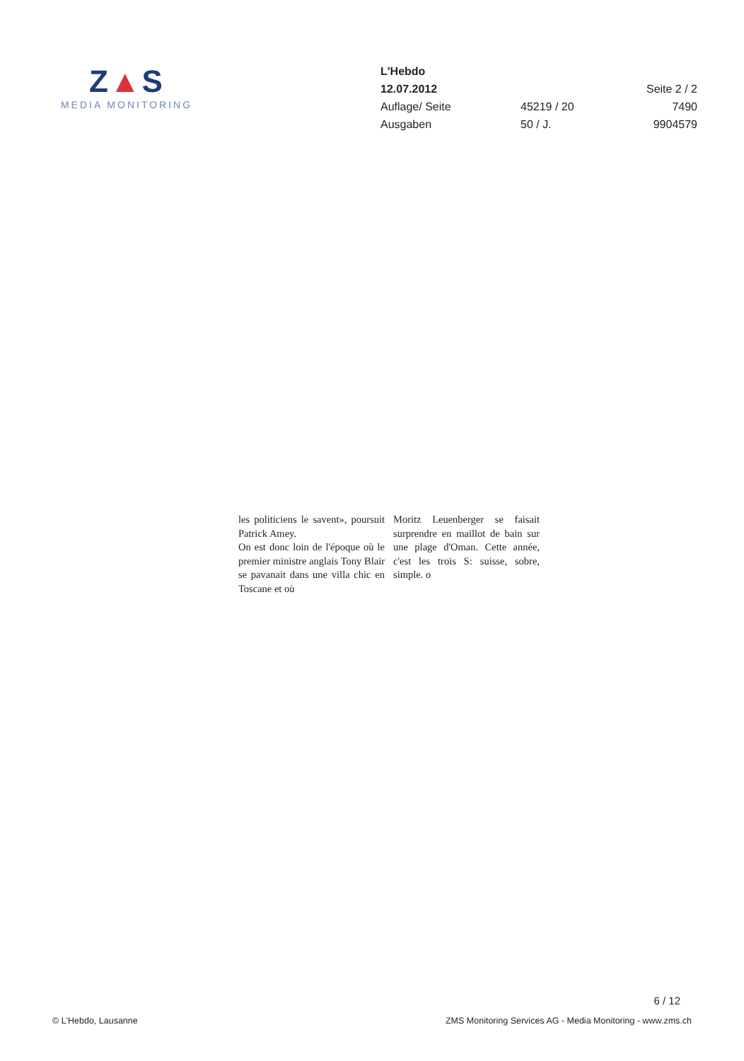Z▲S
MEDIA MONITORING
| L'Hebdo | | |
| 12.07.2012 | | Seite 2 / 2 |
| Auflage/ Seite | 45219 / 20 | 7490 |
| Ausgaben | 50 / J. | 9904579 |
les politiciens le savent», poursuit Patrick Amey.
On est donc loin de l'époque où le premier ministre anglais Tony Blair se pavanait dans une villa chic en Toscane et où
Moritz Leuenberger se faisait surprendre en maillot de bain sur une plage d'Oman. Cette année, c'est les trois S: suisse, sobre, simple. o
6 / 12
© L'Hebdo, Lausanne ZMS Monitoring Services AG - Media Monitoring - www.zms.ch